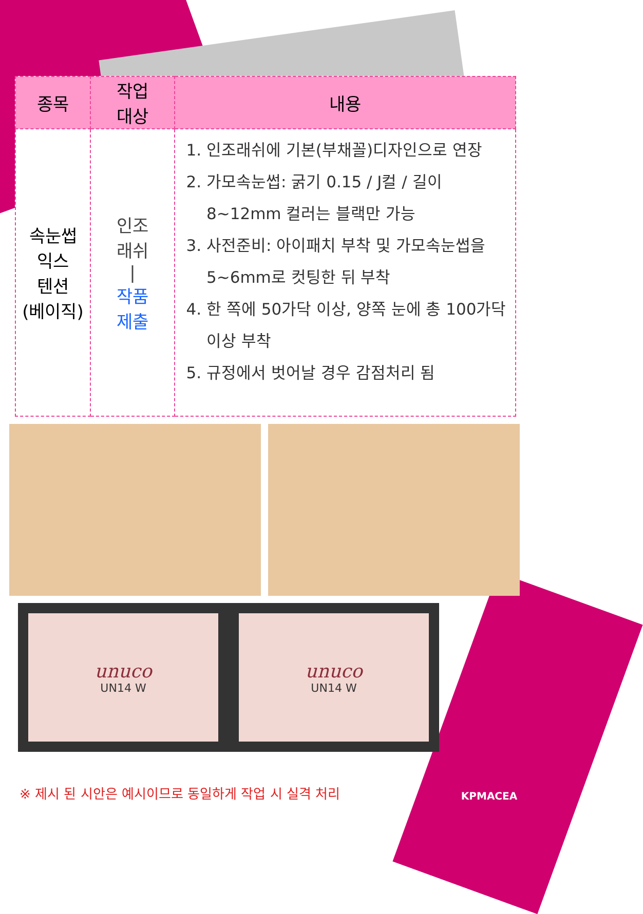| 종목 | 작업 대상 | 내용 |
| --- | --- | --- |
| 속눈썹 익스 텐션 (베이직) | 인조 래쉬 / 작품 제출 | 1. 인조래쉬에 기본(부채꼴)디자인으로 연장 2. 가모속눈썹: 굵기 0.15 / J컬 / 길이 8~12mm 컬러는 블랙만 가능 3. 사전준비: 아이패치 부착 및 가모속눈썹을 5~6mm로 컷팅한 뒤 부착 4. 한 쪽에 50가닥 이상, 양쪽 눈에 총 100가닥 이상 부착 5. 규정에서 벗어날 경우 감점처리 됨 |
unuco
UN14 W
unuco
UN14 W
※ 제시 된 시안은 예시이므로 동일하게 작업 시 실격 처리
KPMACEA